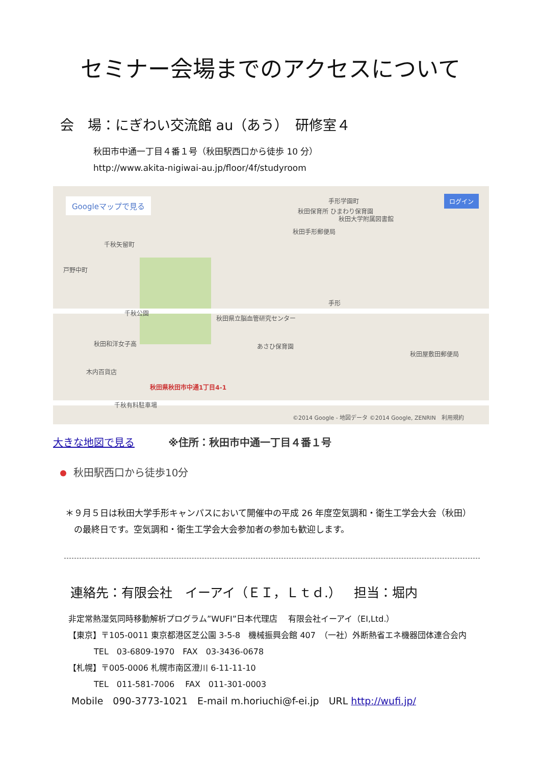セミナー会場までのアクセスについて
会　場：にぎわい交流館 au（あう）　研修室４
秋田市中通一丁目４番１号（秋田駅西口から徒歩 10 分）
http://www.akita-nigiwai-au.jp/floor/4f/studyroom
Googleマップで見る ログイン
秋田保育所 ひまわり保育園
秋田手形郵便局
手形学園町
秋田大学附属図書館
千秋矢留町
戸野中町
千秋公園
秋田県立脳血管研究センター
手形
秋田和洋女子高 あさひ保育園
秋田屋敷田郵便局
木内百貨店
秋田県秋田市中通1丁目4-1
千秋有料駐車場
©2014 Google - 地図データ ©2014 Google, ZENRIN　利用規約
大きな地図で見る ※住所：秋田市中通一丁目４番１号
秋田駅西口から徒歩10分
＊９月５日は秋田大学手形キャンパスにおいて開催中の平成 26 年度空気調和・衛生工学会大会（秋田）
　の最終日です。空気調和・衛生工学会大会参加者の参加も歓迎します。
連絡先：有限会社　イーアイ（ＥＩ，Ｌｔｄ.）　担当：堀内
非定常熱湿気同時移動解析プログラム”WUFI”日本代理店　 有限会社イーアイ（EI,Ltd.）
【東京】〒105-0011 東京都港区芝公園 3-5-8　機械振興会館 407　（一社）外断熱省エネ機器団体連合会内
TEL　03-6809-1970　FAX　03-3436-0678
【札幌】〒005-0006 札幌市南区澄川 6-11-11-10
TEL　011-581-7006　 FAX　011-301-0003
Mobile　090-3773-1021　E-mail m.horiuchi@f-ei.jp　URL http://wufi.jp/